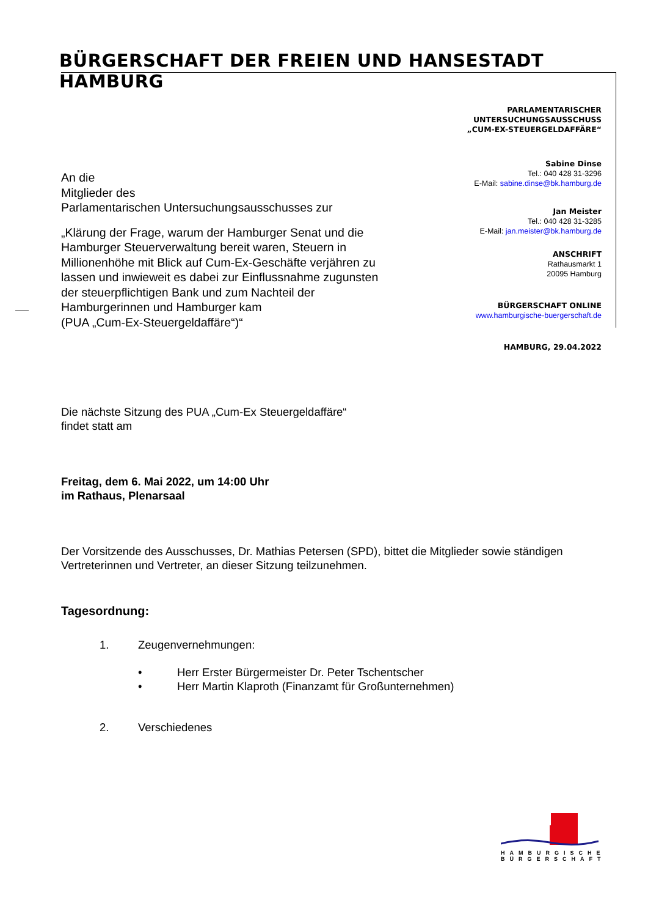BÜRGERSCHAFT DER FREIEN UND HANSESTADT HAMBURG
PARLAMENTARISCHER
UNTERSUCHUNGSAUSSCHUSS
„CUM-EX-STEUERGELDAFFÄRE“
Sabine Dinse
Tel.: 040 428 31-3296
E-Mail: sabine.dinse@bk.hamburg.de
Jan Meister
Tel.: 040 428 31-3285
E-Mail: jan.meister@bk.hamburg.de
ANSCHRIFT
Rathausmarkt 1
20095 Hamburg
BÜRGERSCHAFT ONLINE
www.hamburgische-buergerschaft.de
HAMBURG, 29.04.2022
An die
Mitglieder des
Parlamentarischen Untersuchungsausschusses zur
„Klärung der Frage, warum der Hamburger Senat und die Hamburger Steuerverwaltung bereit waren, Steuern in Millionenhöhe mit Blick auf Cum-Ex-Geschäfte verjähren zu lassen und inwieweit es dabei zur Einflussnahme zugunsten der steuerpflichtigen Bank und zum Nachteil der Hamburgerinnen und Hamburger kam
(PUA „Cum-Ex-Steuergeldaffäre“)“
Die nächste Sitzung des PUA „Cum-Ex Steuergeldaffäre“
findet statt am
Freitag, dem 6. Mai 2022, um 14:00 Uhr
im Rathaus, Plenarsaal
Der Vorsitzende des Ausschusses, Dr. Mathias Petersen (SPD), bittet die Mitglieder sowie ständigen Vertreterinnen und Vertreter, an dieser Sitzung teilzunehmen.
Tagesordnung:
1. Zeugenvernehmungen:
• Herr Erster Bürgermeister Dr. Peter Tschentscher
• Herr Martin Klaproth (Finanzamt für Großunternehmen)
2. Verschiedenes
HAMBURGISCHE
BÜRGERSCHAFT